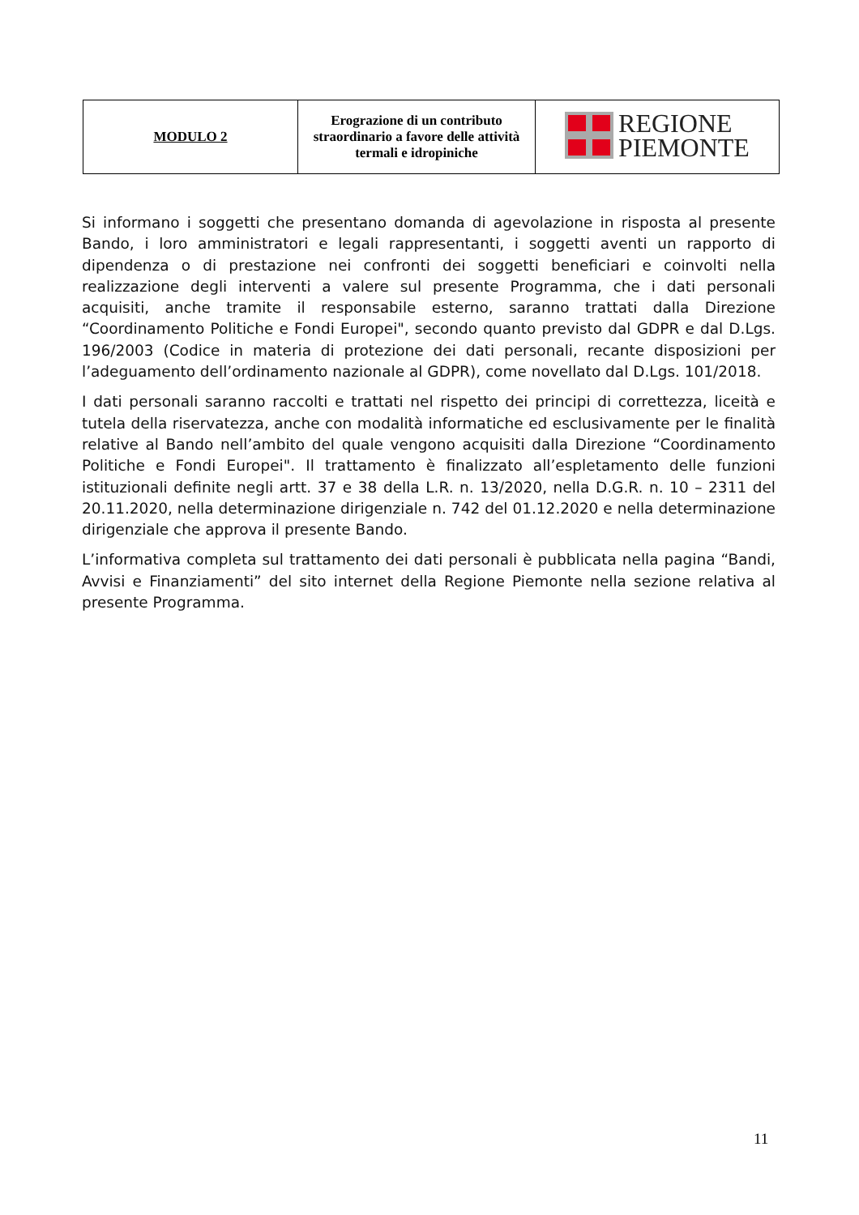| MODULO 2 | Erograzione di un contributo straordinario a favore delle attività termali e idropiniche | REGIONE PIEMONTE |
Si informano i soggetti che presentano domanda di agevolazione in risposta al presente Bando, i loro amministratori e legali rappresentanti, i soggetti aventi un rapporto di dipendenza o di prestazione nei confronti dei soggetti beneficiari e coinvolti nella realizzazione degli interventi a valere sul presente Programma, che i dati personali acquisiti, anche tramite il responsabile esterno, saranno trattati dalla Direzione “Coordinamento Politiche e Fondi Europei", secondo quanto previsto dal GDPR e dal D.Lgs. 196/2003 (Codice in materia di protezione dei dati personali, recante disposizioni per l’adeguamento dell’ordinamento nazionale al GDPR), come novellato dal D.Lgs. 101/2018.
I dati personali saranno raccolti e trattati nel rispetto dei principi di correttezza, liceità e tutela della riservatezza, anche con modalità informatiche ed esclusivamente per le finalità relative al Bando nell’ambito del quale vengono acquisiti dalla Direzione “Coordinamento Politiche e Fondi Europei". Il trattamento è finalizzato all’espletamento delle funzioni istituzionali definite negli artt. 37 e 38 della L.R. n. 13/2020, nella D.G.R. n. 10 – 2311 del 20.11.2020, nella determinazione dirigenziale n. 742 del 01.12.2020 e nella determinazione dirigenziale che approva il presente Bando.
L’informativa completa sul trattamento dei dati personali è pubblicata nella pagina “Bandi, Avvisi e Finanziamenti” del sito internet della Regione Piemonte nella sezione relativa al presente Programma.
11